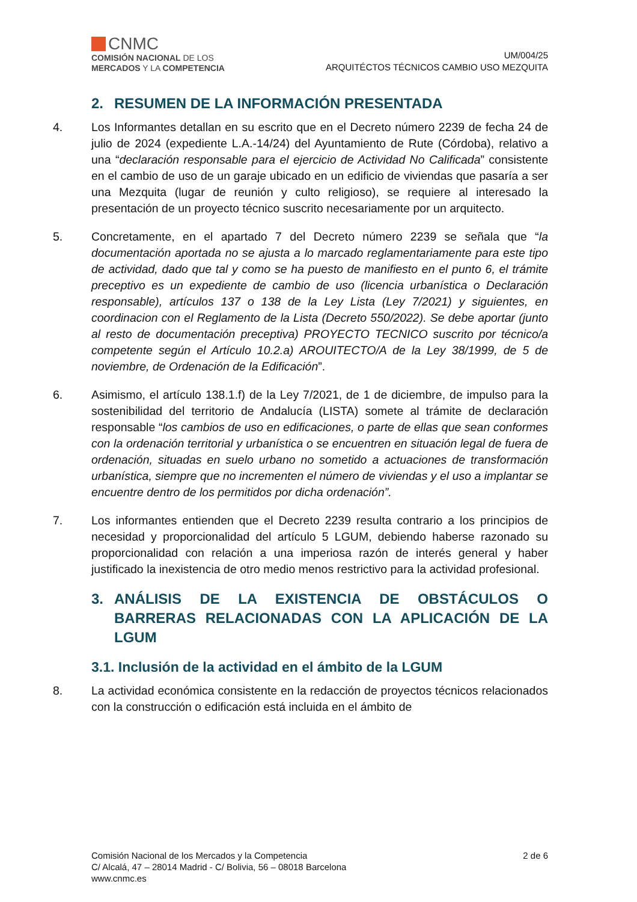CNMC
COMISIÓN NACIONAL DE LOS
MERCADOS Y LA COMPETENCIA
UM/004/25
ARQUITÉCTOS TÉCNICOS CAMBIO USO MEZQUITA
2. RESUMEN DE LA INFORMACIÓN PRESENTADA
4. Los Informantes detallan en su escrito que en el Decreto número 2239 de fecha 24 de julio de 2024 (expediente L.A.-14/24) del Ayuntamiento de Rute (Córdoba), relativo a una “declaración responsable para el ejercicio de Actividad No Calificada” consistente en el cambio de uso de un garaje ubicado en un edificio de viviendas que pasaría a ser una Mezquita (lugar de reunión y culto religioso), se requiere al interesado la presentación de un proyecto técnico suscrito necesariamente por un arquitecto.
5. Concretamente, en el apartado 7 del Decreto número 2239 se señala que “la documentación aportada no se ajusta a lo marcado reglamentariamente para este tipo de actividad, dado que tal y como se ha puesto de manifiesto en el punto 6, el trámite preceptivo es un expediente de cambio de uso (licencia urbanística o Declaración responsable), artículos 137 o 138 de la Ley Lista (Ley 7/2021) y siguientes, en coordinacion con el Reglamento de la Lista (Decreto 550/2022). Se debe aportar (junto al resto de documentación preceptiva) PROYECTO TECNICO suscrito por técnico/a competente según el Artículo 10.2.a) AROUITECTO/A de la Ley 38/1999, de 5 de noviembre, de Ordenación de la Edificación”.
6. Asimismo, el artículo 138.1.f) de la Ley 7/2021, de 1 de diciembre, de impulso para la sostenibilidad del territorio de Andalucía (LISTA) somete al trámite de declaración responsable “los cambios de uso en edificaciones, o parte de ellas que sean conformes con la ordenación territorial y urbanística o se encuentren en situación legal de fuera de ordenación, situadas en suelo urbano no sometido a actuaciones de transformación urbanística, siempre que no incrementen el número de viviendas y el uso a implantar se encuentre dentro de los permitidos por dicha ordenación”.
7. Los informantes entienden que el Decreto 2239 resulta contrario a los principios de necesidad y proporcionalidad del artículo 5 LGUM, debiendo haberse razonado su proporcionalidad con relación a una imperiosa razón de interés general y haber justificado la inexistencia de otro medio menos restrictivo para la actividad profesional.
3. ANÁLISIS DE LA EXISTENCIA DE OBSTÁCULOS O BARRERAS RELACIONADAS CON LA APLICACIÓN DE LA LGUM
3.1. Inclusión de la actividad en el ámbito de la LGUM
8. La actividad económica consistente en la redacción de proyectos técnicos relacionados con la construcción o edificación está incluida en el ámbito de
Comisión Nacional de los Mercados y la Competencia
C/ Alcalá, 47 – 28014 Madrid - C/ Bolivia, 56 – 08018 Barcelona
www.cnmc.es
2 de 6